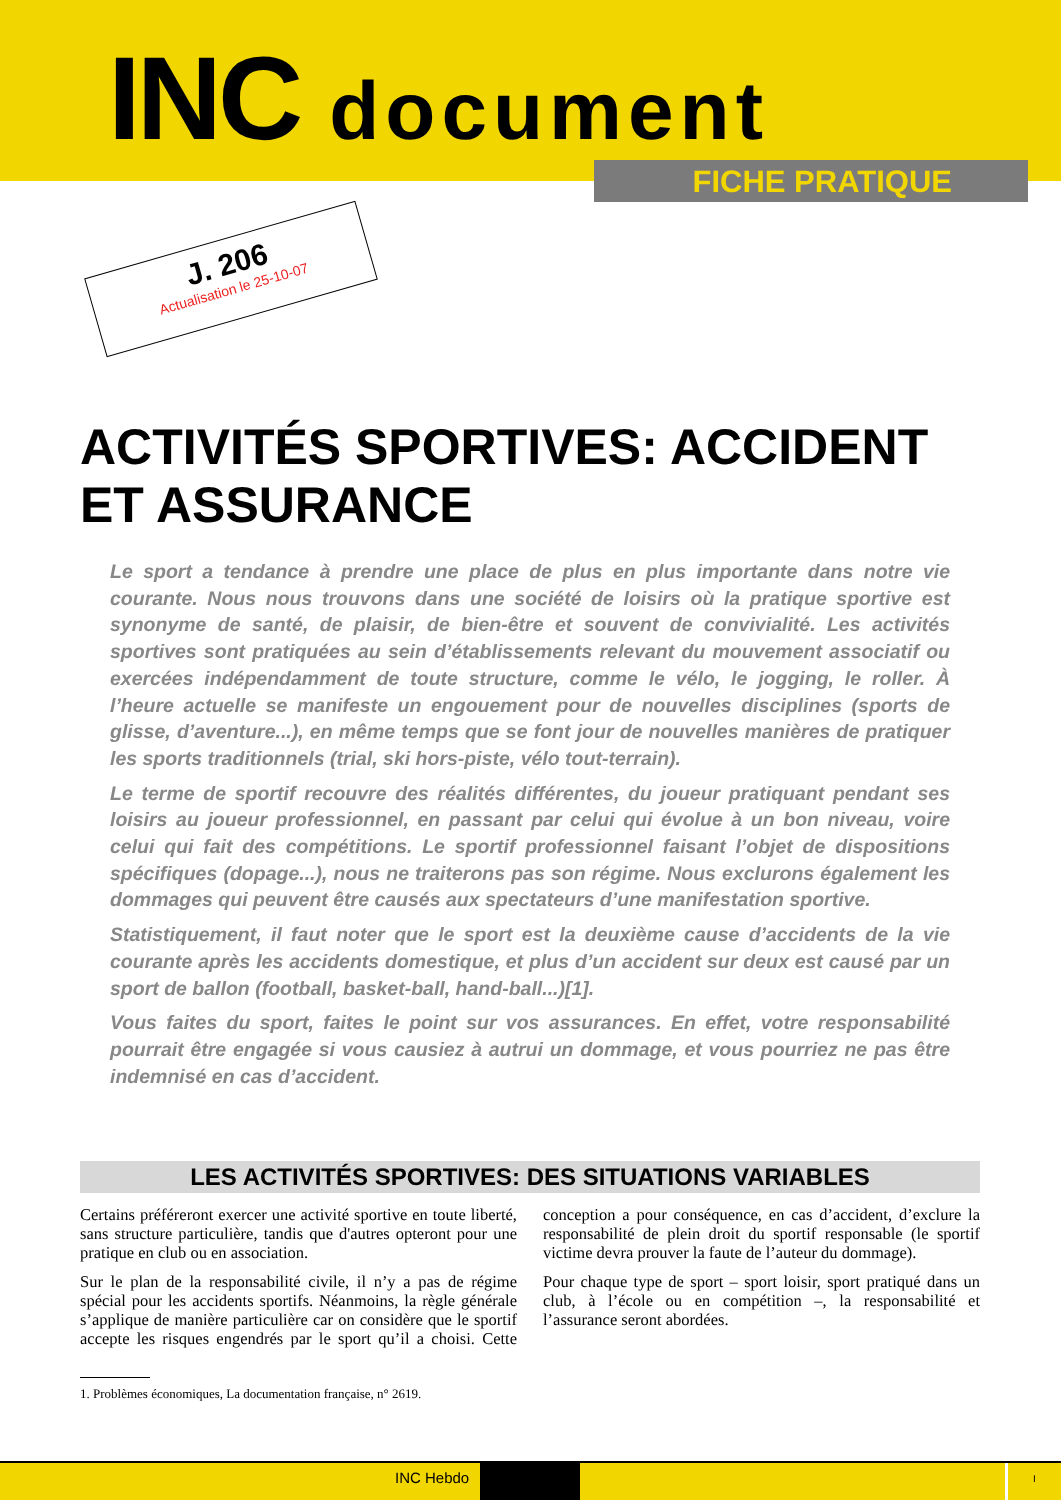INC document
FICHE PRATIQUE
J. 206
Actualisation le 25-10-07
ACTIVITÉS SPORTIVES: ACCIDENT ET ASSURANCE
Le sport a tendance à prendre une place de plus en plus importante dans notre vie courante. Nous nous trouvons dans une société de loisirs où la pratique sportive est synonyme de santé, de plaisir, de bien-être et souvent de convivialité. Les activités sportives sont pratiquées au sein d’établissements relevant du mouvement associatif ou exercées indépendamment de toute structure, comme le vélo, le jogging, le roller. À l’heure actuelle se manifeste un engouement pour de nouvelles disciplines (sports de glisse, d’aventure...), en même temps que se font jour de nouvelles manières de pratiquer les sports traditionnels (trial, ski hors-piste, vélo tout-terrain).
Le terme de sportif recouvre des réalités différentes, du joueur pratiquant pendant ses loisirs au joueur professionnel, en passant par celui qui évolue à un bon niveau, voire celui qui fait des compétitions. Le sportif professionnel faisant l’objet de dispositions spécifiques (dopage...), nous ne traiterons pas son régime. Nous exclurons également les dommages qui peuvent être causés aux spectateurs d’une manifestation sportive.
Statistiquement, il faut noter que le sport est la deuxième cause d’accidents de la vie courante après les accidents domestique, et plus d’un accident sur deux est causé par un sport de ballon (football, basket-ball, hand-ball...)[1].
Vous faites du sport, faites le point sur vos assurances. En effet, votre responsabilité pourrait être engagée si vous causiez à autrui un dommage, et vous pourriez ne pas être indemnisé en cas d’accident.
LES ACTIVITÉS SPORTIVES: DES SITUATIONS VARIABLES
Certains préféreront exercer une activité sportive en toute liberté, sans structure particulière, tandis que d'autres opteront pour une pratique en club ou en association.
Sur le plan de la responsabilité civile, il n’y a pas de régime spécial pour les accidents sportifs. Néanmoins, la règle générale s’applique de manière particulière car on considère que le sportif accepte les risques engendrés par le sport qu’il a choisi. Cette conception a pour conséquence, en cas d’accident, d’exclure la responsabilité de plein droit du sportif responsable (le sportif victime devra prouver la faute de l’auteur du dommage).
Pour chaque type de sport – sport loisir, sport pratiqué dans un club, à l’école ou en compétition –, la responsabilité et l’assurance seront abordées.
1. Problèmes économiques, La documentation française, n° 2619.
INC Hebdo
I